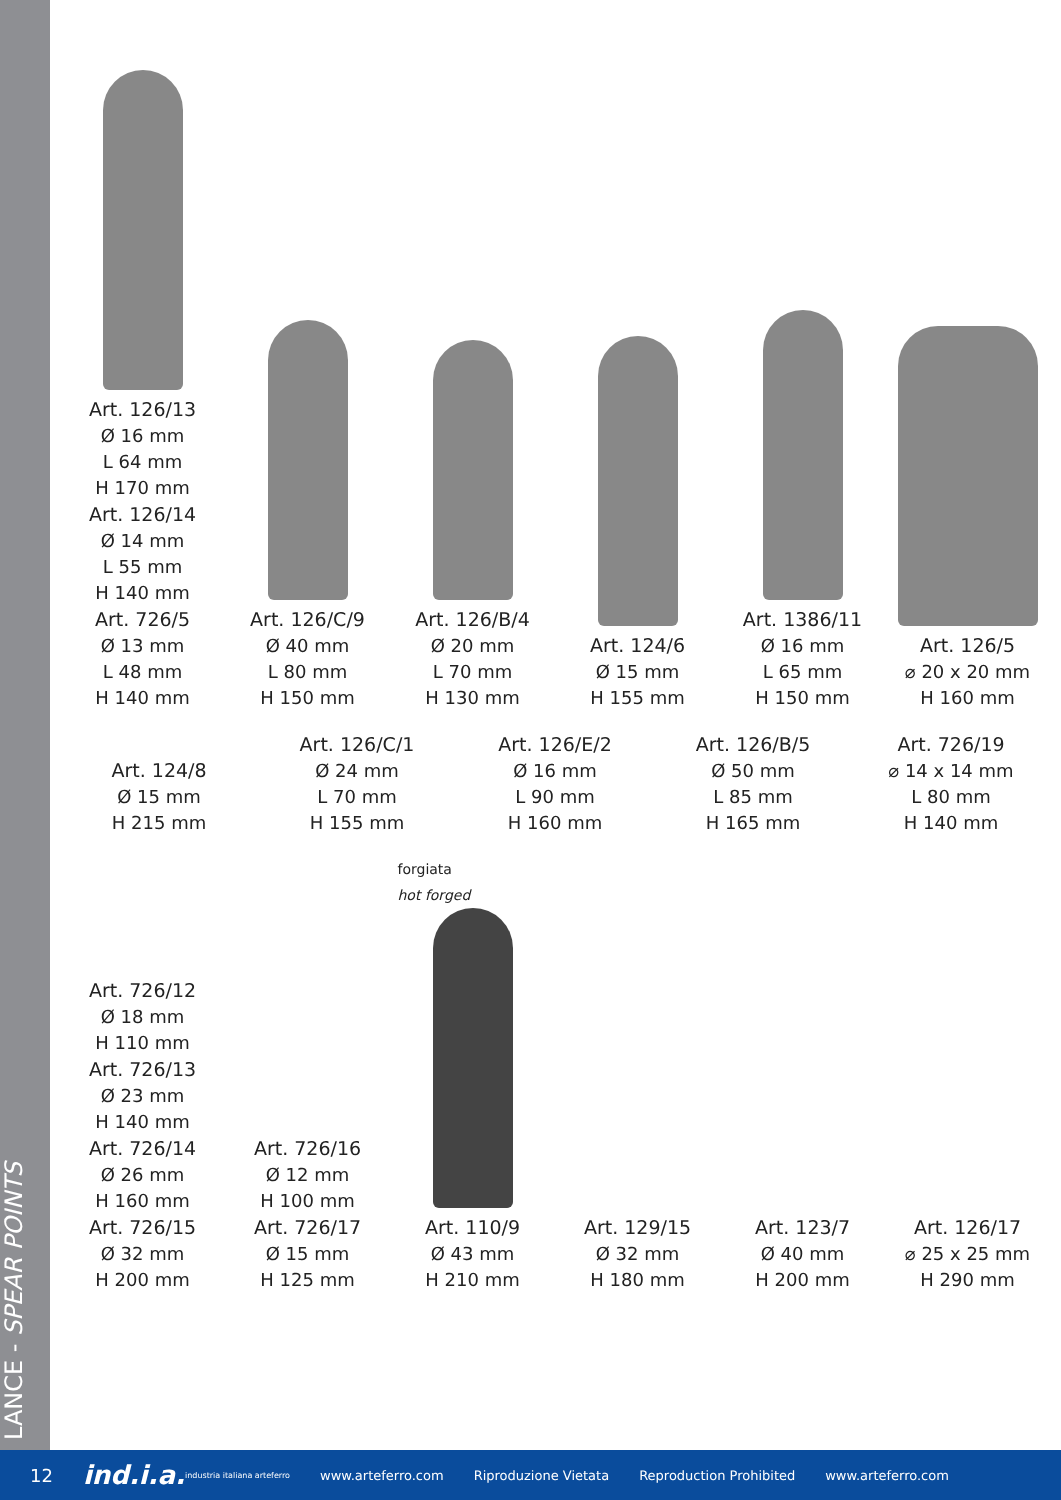LANCE - SPEAR POINTS
Art. 126/13
Ø 16 mm
L 64 mm
H 170 mm
Art. 126/14
Ø 14 mm
L 55 mm
H 140 mm
Art. 726/5
Ø 13 mm
L 48 mm
H 140 mm
Art. 126/C/9
Ø 40 mm
L 80 mm
H 150 mm
Art. 126/B/4
Ø 20 mm
L 70 mm
H 130 mm
Art. 124/6
Ø 15 mm
H 155 mm
Art. 1386/11
Ø 16 mm
L 65 mm
H 150 mm
Art. 126/5
⌀ 20 x 20 mm
H 160 mm
Art. 124/8
Ø 15 mm
H 215 mm
Art. 126/C/1
Ø 24 mm
L 70 mm
H 155 mm
Art. 126/E/2
Ø 16 mm
L 90 mm
H 160 mm
Art. 126/B/5
Ø 50 mm
L 85 mm
H 165 mm
Art. 726/19
⌀ 14 x 14 mm
L 80 mm
H 140 mm
Art. 726/12
Ø 18 mm
H 110 mm
Art. 726/13
Ø 23 mm
H 140 mm
Art. 726/14
Ø 26 mm
H 160 mm
Art. 726/15
Ø 32 mm
H 200 mm
Art. 726/16
Ø 12 mm
H 100 mm
Art. 726/17
Ø 15 mm
H 125 mm
forgiata
hot forged
Art. 110/9
Ø 43 mm
H 210 mm
Art. 129/15
Ø 32 mm
H 180 mm
Art. 123/7
Ø 40 mm
H 200 mm
Art. 126/17
⌀ 25 x 25 mm
H 290 mm
12 ind.i.a. industria italiana arteferro www.arteferro.com Riproduzione Vietata Reproduction Prohibited www.arteferro.com